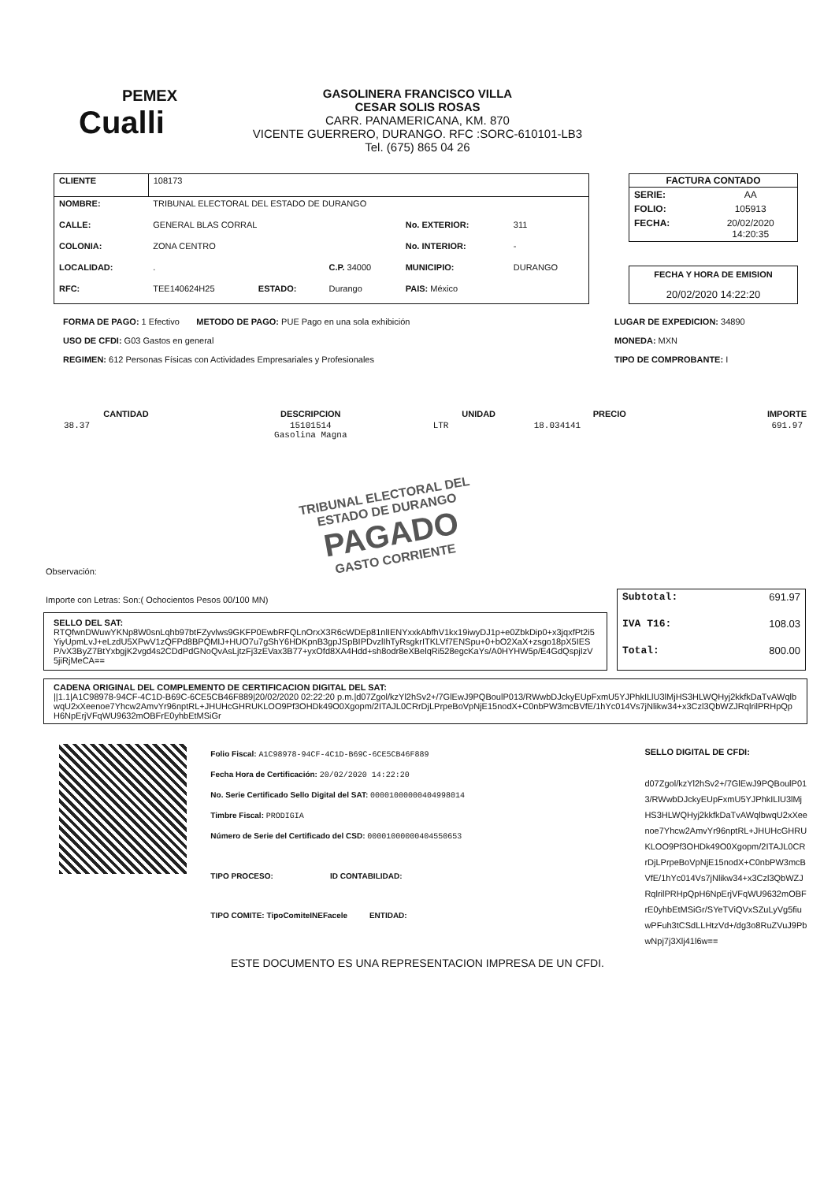PEMEX
Cualli
GASOLINERA FRANCISCO VILLA
CESAR SOLIS ROSAS
CARR. PANAMERICANA, KM. 870
VICENTE GUERRERO, DURANGO. RFC :SORC-610101-LB3
Tel. (675) 865 04 26
| CLIENTE | 108173 | | | | |
| NOMBRE: | TRIBUNAL ELECTORAL DEL ESTADO DE DURANGO | | | | |
| CALLE: | GENERAL BLAS CORRAL | | | No. EXTERIOR: | 311 |
| COLONIA: | ZONA CENTRO | | | No. INTERIOR: | - |
| LOCALIDAD: | . | | C.P. 34000 | MUNICIPIO: | DURANGO |
| RFC: | TEE140624H25 | ESTADO: | Durango | PAIS: México | |
| FACTURA CONTADO | |
| --- | --- |
| SERIE: | AA |
| FOLIO: | 105913 |
| FECHA: | 20/02/2020 14:20:35 |
FECHA Y HORA DE EMISION
20/02/2020 14:22:20
FORMA DE PAGO: 1 Efectivo METODO DE PAGO: PUE Pago en una sola exhibición
USO DE CFDI: G03 Gastos en general
REGIMEN: 612 Personas Físicas con Actividades Empresariales y Profesionales
LUGAR DE EXPEDICION: 34890
MONEDA: MXN
TIPO DE COMPROBANTE: I
| CANTIDAD | DESCRIPCION | UNIDAD | PRECIO | IMPORTE |
| --- | --- | --- | --- | --- |
| 38.37 | 15101514 Gasolina Magna | LTR | 18.034141 | 691.97 |
TRIBUNAL ELECTORAL DEL ESTADO DE DURANGO
PAGADO
GASTO CORRIENTE
Observación:
Importe con Letras: Son:( Ochocientos Pesos 00/100 MN)
SELLO DEL SAT:
RTQfwnDWuwYKNp8W0snLqhb97btFZyvlws9GKFP0EwbRFQLnOrxX3R6cWDEp81nlIENYxxkAbfhV1kx19iwyDJ1p+e0ZbkDip0+x3jqxfPt2i5YiyUpmLvJ+eLzdU5XPwV1zQFPd8BPQMIJ+HUO7u7gShY6HDKpnB3gpJSpBIPDvzlIhTyRsgkrITKLVf7ENSpu+0+bO2XaX+zsgo18pX5IESP/vX3ByZ7BtYxbgjK2vgd4s2CDdPdGNoQvAsLjtzFj3zEVax3B77+yxOfd8XA4Hdd+sh8odr8eXBelqRi528egcKaYs/A0HYHW5p/E4GdQspjIzV5jiRjMeCA==
| Subtotal: | 691.97 |
| IVA T16: | 108.03 |
| Total: | 800.00 |
CADENA ORIGINAL DEL COMPLEMENTO DE CERTIFICACION DIGITAL DEL SAT:
||1.1|A1C98978-94CF-4C1D-B69C-6CE5CB46F889|20/02/2020 02:22:20 p.m.|d07Zgol/kzYl2hSv2+/7GlEwJ9PQBoulP013/RWwbDJckyEUpFxmU5YJPhkILlU3lMjHS3HLWQHyj2kkfkDaTvAWqlbwqU2xXeenoe7Yhcw2AmvYr96nptRL+JHUHcGHRUKLOO9Pf3OHDk49O0Xgopm/2ITAJL0CRrDjLPrpeBoVpNjE15nodX+C0nbPW3mcBVfE/1hYc014Vs7jNlikw34+x3Czl3QbWZJRqlrilPRHpQpH6NpErjVFqWU9632mOBFrE0yhbEtMSiGr
Folio Fiscal: A1C98978-94CF-4C1D-B69C-6CE5CB46F889
Fecha Hora de Certificación: 20/02/2020 14:22:20
No. Serie Certificado Sello Digital del SAT: 00001000000404998014
Timbre Fiscal: PRODIGIA
Número de Serie del Certificado del CSD: 00001000000404550653
TIPO PROCESO: ID CONTABILIDAD:
TIPO COMITE: TipoComiteINEFacele ENTIDAD:
SELLO DIGITAL DE CFDI:
d07Zgol/kzYl2hSv2+/7GlEwJ9PQBoulP013/RWwbDJckyEUpFxmU5YJPhkILlU3lMjHS3HLWQHyj2kkfkDaTvAWqlbwqU2xXeenoe7Yhcw2AmvYr96nptRL+JHUHcGHRUKLOO9Pf3OHDk49O0Xgopm/2ITAJL0CRrDjLPrpeBoVpNjE15nodX+C0nbPW3mcBVfE/1hYc014Vs7jNlikw34+x3Czl3QbWZJRqlrilPRHpQpH6NpErjVFqWU9632mOBFrE0yhbEtMSiGr/SYeTViQVxSZuLyVg5fiuwPFuh3tCSdLLHtzVd+/dg3o8RuZVuJ9PbwNpj7j3Xlj41l6w==
ESTE DOCUMENTO ES UNA REPRESENTACION IMPRESA DE UN CFDI.